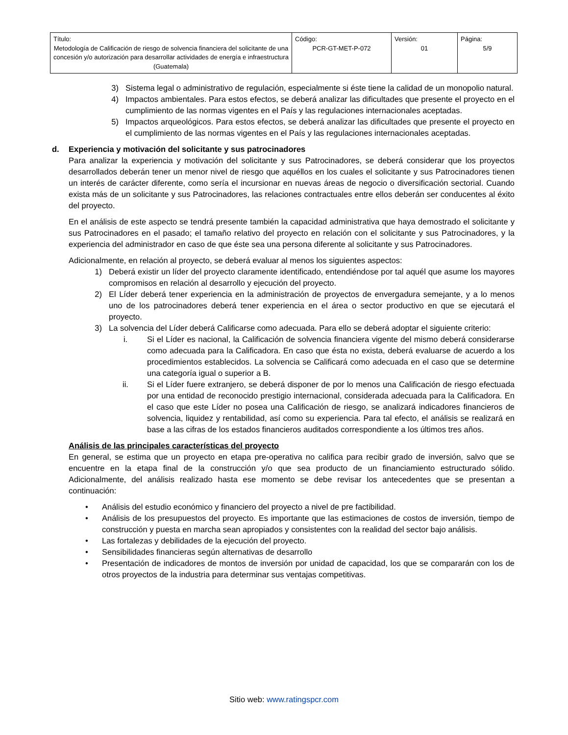| Título: Metodología de Calificación de riesgo de solvencia financiera del solicitante de una concesión y/o autorización para desarrollar actividades de energía e infraestructura (Guatemala) | Código: PCR-GT-MET-P-072 | Versión: 01 | Página: 5/9 |
3) Sistema legal o administrativo de regulación, especialmente si éste tiene la calidad de un monopolio natural.
4) Impactos ambientales. Para estos efectos, se deberá analizar las dificultades que presente el proyecto en el cumplimiento de las normas vigentes en el País y las regulaciones internacionales aceptadas.
5) Impactos arqueológicos. Para estos efectos, se deberá analizar las dificultades que presente el proyecto en el cumplimiento de las normas vigentes en el País y las regulaciones internacionales aceptadas.
d. Experiencia y motivación del solicitante y sus patrocinadores
Para analizar la experiencia y motivación del solicitante y sus Patrocinadores, se deberá considerar que los proyectos desarrollados deberán tener un menor nivel de riesgo que aquéllos en los cuales el solicitante y sus Patrocinadores tienen un interés de carácter diferente, como sería el incursionar en nuevas áreas de negocio o diversificación sectorial. Cuando exista más de un solicitante y sus Patrocinadores, las relaciones contractuales entre ellos deberán ser conducentes al éxito del proyecto.
En el análisis de este aspecto se tendrá presente también la capacidad administrativa que haya demostrado el solicitante y sus Patrocinadores en el pasado; el tamaño relativo del proyecto en relación con el solicitante y sus Patrocinadores, y la experiencia del administrador en caso de que éste sea una persona diferente al solicitante y sus Patrocinadores.
Adicionalmente, en relación al proyecto, se deberá evaluar al menos los siguientes aspectos:
1) Deberá existir un líder del proyecto claramente identificado, entendiéndose por tal aquél que asume los mayores compromisos en relación al desarrollo y ejecución del proyecto.
2) El Líder deberá tener experiencia en la administración de proyectos de envergadura semejante, y a lo menos uno de los patrocinadores deberá tener experiencia en el área o sector productivo en que se ejecutará el proyecto.
3) La solvencia del Líder deberá Calificarse como adecuada. Para ello se deberá adoptar el siguiente criterio:
i. Si el Líder es nacional, la Calificación de solvencia financiera vigente del mismo deberá considerarse como adecuada para la Calificadora. En caso que ésta no exista, deberá evaluarse de acuerdo a los procedimientos establecidos. La solvencia se Calificará como adecuada en el caso que se determine una categoría igual o superior a B.
ii. Si el Líder fuere extranjero, se deberá disponer de por lo menos una Calificación de riesgo efectuada por una entidad de reconocido prestigio internacional, considerada adecuada para la Calificadora. En el caso que este Líder no posea una Calificación de riesgo, se analizará indicadores financieros de solvencia, liquidez y rentabilidad, así como su experiencia. Para tal efecto, el análisis se realizará en base a las cifras de los estados financieros auditados correspondiente a los últimos tres años.
Análisis de las principales características del proyecto
En general, se estima que un proyecto en etapa pre-operativa no califica para recibir grado de inversión, salvo que se encuentre en la etapa final de la construcción y/o que sea producto de un financiamiento estructurado sólido. Adicionalmente, del análisis realizado hasta ese momento se debe revisar los antecedentes que se presentan a continuación:
• Análisis del estudio económico y financiero del proyecto a nivel de pre factibilidad.
• Análisis de los presupuestos del proyecto. Es importante que las estimaciones de costos de inversión, tiempo de construcción y puesta en marcha sean apropiados y consistentes con la realidad del sector bajo análisis.
• Las fortalezas y debilidades de la ejecución del proyecto.
• Sensibilidades financieras según alternativas de desarrollo
• Presentación de indicadores de montos de inversión por unidad de capacidad, los que se compararán con los de otros proyectos de la industria para determinar sus ventajas competitivas.
Sitio web: www.ratingspcr.com